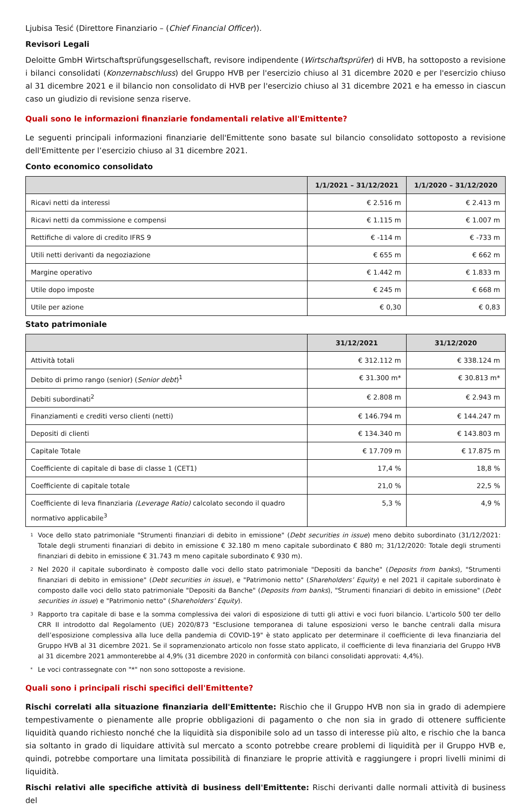Ljubisa Tesić (Direttore Finanziario – (Chief Financial Officer)).
Revisori Legali
Deloitte GmbH Wirtschaftsprüfungsgesellschaft, revisore indipendente (Wirtschaftsprüfer) di HVB, ha sottoposto a revisione i bilanci consolidati (Konzernabschluss) del Gruppo HVB per l'esercizio chiuso al 31 dicembre 2020 e per l'esercizio chiuso al 31 dicembre 2021 e il bilancio non consolidato di HVB per l'esercizio chiuso al 31 dicembre 2021 e ha emesso in ciascun caso un giudizio di revisione senza riserve.
Quali sono le informazioni finanziarie fondamentali relative all'Emittente?
Le seguenti principali informazioni finanziarie dell'Emittente sono basate sul bilancio consolidato sottoposto a revisione dell'Emittente per l’esercizio chiuso al 31 dicembre 2021.
Conto economico consolidato
| | 1/1/2021 – 31/12/2021 | 1/1/2020 – 31/12/2020 |
| --- | --- | --- |
| Ricavi netti da interessi | € 2.516 m | € 2.413 m |
| Ricavi netti da commissione e compensi | € 1.115 m | € 1.007 m |
| Rettifiche di valore di credito IFRS 9 | € -114 m | € -733 m |
| Utili netti derivanti da negoziazione | € 655 m | € 662 m |
| Margine operativo | € 1.442 m | € 1.833 m |
| Utile dopo imposte | € 245 m | € 668 m |
| Utile per azione | € 0,30 | € 0,83 |
Stato patrimoniale
| | 31/12/2021 | 31/12/2020 |
| --- | --- | --- |
| Attività totali | € 312.112 m | € 338.124 m |
| Debito di primo rango (senior) ( Senior debt )<sup>1</sup> | € 31.300 m* | € 30.813 m* |
| Debiti subordinati<sup>2</sup> | € 2.808 m | € 2.943 m |
| Finanziamenti e crediti verso clienti (netti) | € 146.794 m | € 144.247 m |
| Depositi di clienti | € 134.340 m | € 143.803 m |
| Capitale Totale | € 17.709 m | € 17.875 m |
| Coefficiente di capitale di base di classe 1 (CET1) | 17,4 % | 18,8 % |
| Coefficiente di capitale totale | 21,0 % | 22,5 % |
| Coefficiente di leva finanziaria (Leverage Ratio) calcolato secondo il quadro normativo applicabile<sup>3</sup> | 5,3 % | 4,9 % |
1
Voce dello stato patrimoniale "Strumenti finanziari di debito in emissione" (Debt securities in issue) meno debito subordinato (31/12/2021: Totale degli strumenti finanziari di debito in emissione € 32.180 m meno capitale subordinato € 880 m; 31/12/2020: Totale degli strumenti finanziari di debito in emissione € 31.743 m meno capitale subordinato € 930 m).
2
Nel 2020 il capitale subordinato è composto dalle voci dello stato patrimoniale "Depositi da banche" (Deposits from banks), "Strumenti finanziari di debito in emissione" (Debt securities in issue), e "Patrimonio netto" (Shareholders’ Equity) e nel 2021 il capitale subordinato è composto dalle voci dello stato patrimoniale "Depositi da Banche" (Deposits from banks), "Strumenti finanziari di debito in emissione" (Debt securities in issue) e "Patrimonio netto" (Shareholders’ Equity).
3
Rapporto tra capitale di base e la somma complessiva dei valori di esposizione di tutti gli attivi e voci fuori bilancio. L'articolo 500 ter dello CRR II introdotto dal Regolamento (UE) 2020/873 "Esclusione temporanea di talune esposizioni verso le banche centrali dalla misura dell’esposizione complessiva alla luce della pandemia di COVID-19" è stato applicato per determinare il coefficiente di leva finanziaria del Gruppo HVB al 31 dicembre 2021. Se il sopramenzionato articolo non fosse stato applicato, il coefficiente di leva finanziaria del Gruppo HVB al 31 dicembre 2021 ammonterebbe al 4,9% (31 dicembre 2020 in conformità con bilanci consolidati approvati: 4,4%).
*
Le voci contrassegnate con "*" non sono sottoposte a revisione.
Quali sono i principali rischi specifici dell'Emittente?
Rischi correlati alla situazione finanziaria dell'Emittente: Rischio che il Gruppo HVB non sia in grado di adempiere tempestivamente o pienamente alle proprie obbligazioni di pagamento o che non sia in grado di ottenere sufficiente liquidità quando richiesto nonché che la liquidità sia disponibile solo ad un tasso di interesse più alto, e rischio che la banca sia soltanto in grado di liquidare attività sul mercato a sconto potrebbe creare problemi di liquidità per il Gruppo HVB e, quindi, potrebbe comportare una limitata possibilità di finanziare le proprie attività e raggiungere i propri livelli minimi di liquidità.
Rischi relativi alle specifiche attività di business dell'Emittente: Rischi derivanti dalle normali attività di business del